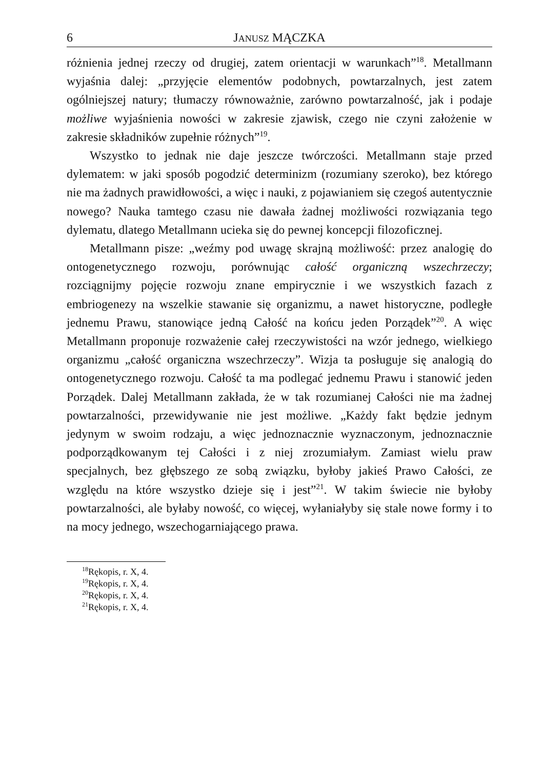6 JANUSZ MĄCZKA
różnienia jednej rzeczy od drugiej, zatem orientacji w warunkach”<sup>18</sup>. Metallmann wyjaśnia dalej: „przyjęcie elementów podobnych, powtarzalnych, jest zatem ogólniejszej natury; tłumaczy równoważnie, zarówno powtarzalność, jak i podaje możliwe wyjaśnienia nowości w zakresie zjawisk, czego nie czyni założenie w zakresie składników zupełnie różnych”<sup>19</sup>.
Wszystko to jednak nie daje jeszcze twórczości. Metallmann staje przed dylematem: w jaki sposób pogodzić determinizm (rozumiany szeroko), bez którego nie ma żadnych prawidłowości, a więc i nauki, z pojawianiem się czegoś autentycznie nowego? Nauka tamtego czasu nie dawała żadnej możliwości rozwiązania tego dylematu, dlatego Metallmann ucieka się do pewnej koncepcji filozoficznej.
Metallmann pisze: „weźmy pod uwagę skrajną możliwość: przez analogię do ontogenetycznego rozwoju, porównując całość organiczną wszechrzeczy; rozciągnijmy pojęcie rozwoju znane empirycznie i we wszystkich fazach z embriogenezy na wszelkie stawanie się organizmu, a nawet historyczne, podległe jednemu Prawu, stanowiące jedną Całość na końcu jeden Porządek”<sup>20</sup>. A więc Metallmann proponuje rozważenie całej rzeczywistości na wzór jednego, wielkiego organizmu „całość organiczna wszechrzeczy”. Wizja ta posługuje się analogią do ontogenetycznego rozwoju. Całość ta ma podlegać jednemu Prawu i stanowić jeden Porządek. Dalej Metallmann zakłada, że w tak rozumianej Całości nie ma żadnej powtarzalności, przewidywanie nie jest możliwe. „Każdy fakt będzie jednym jedynym w swoim rodzaju, a więc jednoznacznie wyznaczonym, jednoznacznie podporządkowanym tej Całości i z niej zrozumiałym. Zamiast wielu praw specjalnych, bez głębszego ze sobą związku, byłoby jakieś Prawo Całości, ze względu na które wszystko dzieje się i jest”<sup>21</sup>. W takim świecie nie byłoby powtarzalności, ale byłaby nowość, co więcej, wyłaniałyby się stale nowe formy i to na mocy jednego, wszechogarniającego prawa.
<sup>18</sup> Rękopis, r. X, 4.
<sup>19</sup> Rękopis, r. X, 4.
<sup>20</sup> Rękopis, r. X, 4.
<sup>21</sup> Rękopis, r. X, 4.